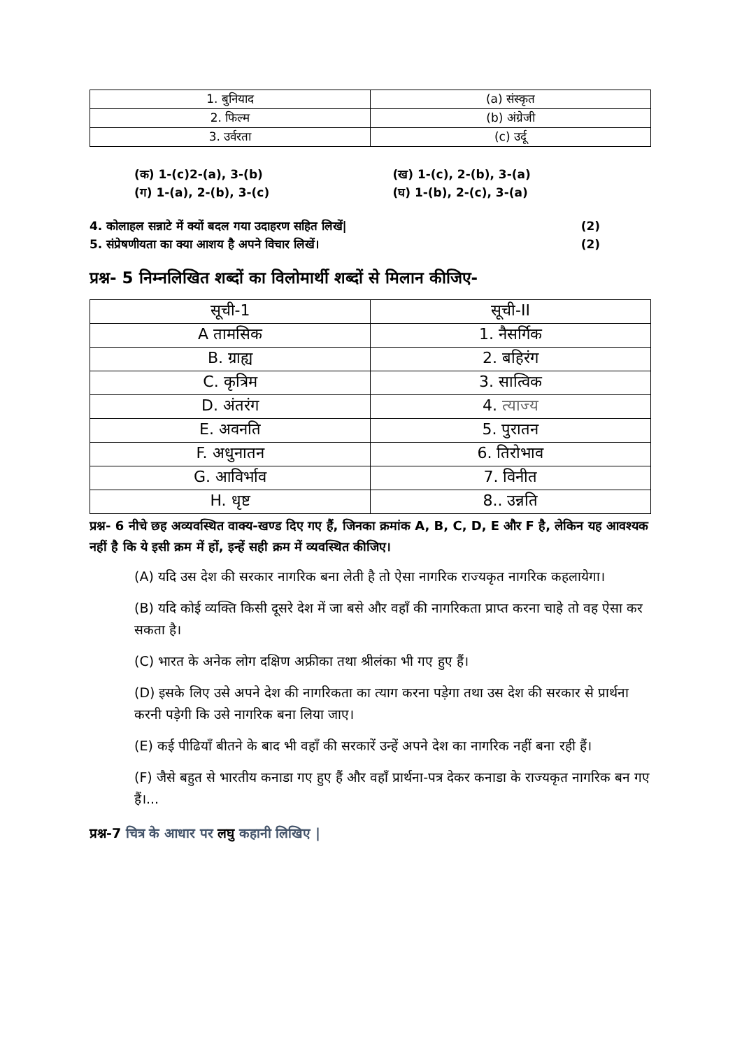| 1. बुनियाद | (a) संस्कृत |
| 2. फिल्म | (b) अंग्रेजी |
| 3. उर्वरता | (c) उर्दू |
(क) 1-(c)2-(a), 3-(b)
(ग) 1-(a), 2-(b), 3-(c)
(ख) 1-(c), 2-(b), 3-(a)
(घ) 1-(b), 2-(c), 3-(a)
4. कोलाहल सन्नाटे में क्यों बदल गया उदाहरण सहित लिखें| (2)
5. संप्रेषणीयता का क्या आशय है अपने विचार लिखें। (2)
प्रश्न- 5 निम्नलिखित शब्दों का विलोमार्थी शब्दों से मिलान कीजिए-
| सूची-1 | सूची-II |
| A तामसिक | 1. नैसर्गिक |
| B. ग्राह्य | 2. बहिरंग |
| C. कृत्रिम | 3. सात्विक |
| D. अंतरंग | 4. त्याज्य |
| E. अवनति | 5. पुरातन |
| F. अधुनातन | 6. तिरोभाव |
| G. आविर्भाव | 7. विनीत |
| H. धृष्ट | 8.. उन्नति |
प्रश्न- 6 नीचे छह अव्यवस्थित वाक्य-खण्ड दिए गए हैं, जिनका क्रमांक A, B, C, D, E और F है, लेकिन यह आवश्यक नहीं है कि ये इसी क्रम में हों, इन्हें सही क्रम में व्यवस्थित कीजिए।
(A) यदि उस देश की सरकार नागरिक बना लेती है तो ऐसा नागरिक राज्यकृत नागरिक कहलायेगा।
(B) यदि कोई व्यक्ति किसी दूसरे देश में जा बसे और वहाँ की नागरिकता प्राप्त करना चाहे तो वह ऐसा कर सकता है।
(C) भारत के अनेक लोग दक्षिण अफ्रीका तथा श्रीलंका भी गए हुए हैं।
(D) इसके लिए उसे अपने देश की नागरिकता का त्याग करना पड़ेगा तथा उस देश की सरकार से प्रार्थना करनी पड़ेगी कि उसे नागरिक बना लिया जाए।
(E) कई पीढियाँ बीतने के बाद भी वहाँ की सरकारें उन्हें अपने देश का नागरिक नहीं बना रही हैं।
(F) जैसे बहुत से भारतीय कनाडा गए हुए हैं और वहाँ प्रार्थना-पत्र देकर कनाडा के राज्यकृत नागरिक बन गए हैं।...
प्रश्न-7 चित्र के आधार पर लघु कहानी लिखिए |